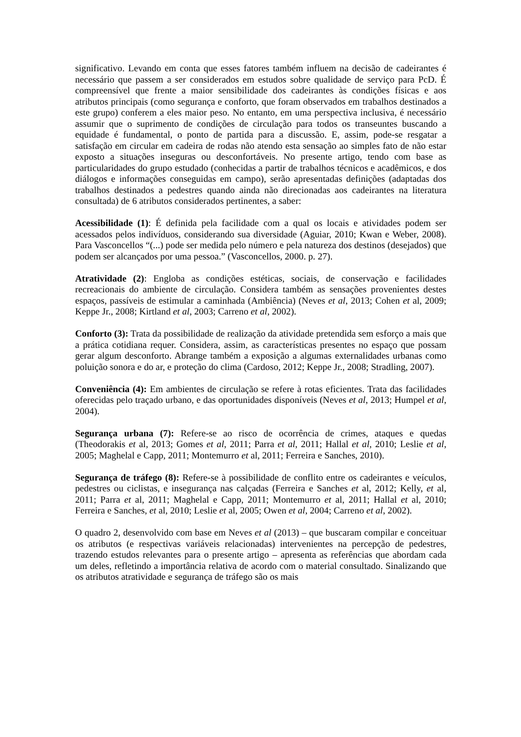significativo. Levando em conta que esses fatores também influem na decisão de cadeirantes é necessário que passem a ser considerados em estudos sobre qualidade de serviço para PcD. É compreensível que frente a maior sensibilidade dos cadeirantes às condições físicas e aos atributos principais (como segurança e conforto, que foram observados em trabalhos destinados a este grupo) conferem a eles maior peso. No entanto, em uma perspectiva inclusiva, é necessário assumir que o suprimento de condições de circulação para todos os transeuntes buscando a equidade é fundamental, o ponto de partida para a discussão. E, assim, pode-se resgatar a satisfação em circular em cadeira de rodas não atendo esta sensação ao simples fato de não estar exposto a situações inseguras ou desconfortáveis. No presente artigo, tendo com base as particularidades do grupo estudado (conhecidas a partir de trabalhos técnicos e acadêmicos, e dos diálogos e informações conseguidas em campo), serão apresentadas definições (adaptadas dos trabalhos destinados a pedestres quando ainda não direcionadas aos cadeirantes na literatura consultada) de 6 atributos considerados pertinentes, a saber:
Acessibilidade (1): É definida pela facilidade com a qual os locais e atividades podem ser acessados pelos indivíduos, considerando sua diversidade (Aguiar, 2010; Kwan e Weber, 2008). Para Vasconcellos “(...) pode ser medida pelo número e pela natureza dos destinos (desejados) que podem ser alcançados por uma pessoa.” (Vasconcellos, 2000. p. 27).
Atratividade (2): Engloba as condições estéticas, sociais, de conservação e facilidades recreacionais do ambiente de circulação. Considera também as sensações provenientes destes espaços, passíveis de estimular a caminhada (Ambiência) (Neves et al, 2013; Cohen et al, 2009; Keppe Jr., 2008; Kirtland et al, 2003; Carreno et al, 2002).
Conforto (3): Trata da possibilidade de realização da atividade pretendida sem esforço a mais que a prática cotidiana requer. Considera, assim, as características presentes no espaço que possam gerar algum desconforto. Abrange também a exposição a algumas externalidades urbanas como poluição sonora e do ar, e proteção do clima (Cardoso, 2012; Keppe Jr., 2008; Stradling, 2007).
Conveniência (4): Em ambientes de circulação se refere à rotas eficientes. Trata das facilidades oferecidas pelo traçado urbano, e das oportunidades disponíveis (Neves et al, 2013; Humpel et al, 2004).
Segurança urbana (7): Refere-se ao risco de ocorrência de crimes, ataques e quedas (Theodorakis et al, 2013; Gomes et al, 2011; Parra et al, 2011; Hallal et al, 2010; Leslie et al, 2005; Maghelal e Capp, 2011; Montemurro et al, 2011; Ferreira e Sanches, 2010).
Segurança de tráfego (8): Refere-se à possibilidade de conflito entre os cadeirantes e veículos, pedestres ou ciclistas, e insegurança nas calçadas (Ferreira e Sanches et al, 2012; Kelly, et al, 2011; Parra et al, 2011; Maghelal e Capp, 2011; Montemurro et al, 2011; Hallal et al, 2010; Ferreira e Sanches, et al, 2010; Leslie et al, 2005; Owen et al, 2004; Carreno et al, 2002).
O quadro 2, desenvolvido com base em Neves et al (2013) – que buscaram compilar e conceituar os atributos (e respectivas variáveis relacionadas) intervenientes na percepção de pedestres, trazendo estudos relevantes para o presente artigo – apresenta as referências que abordam cada um deles, refletindo a importância relativa de acordo com o material consultado. Sinalizando que os atributos atratividade e segurança de tráfego são os mais